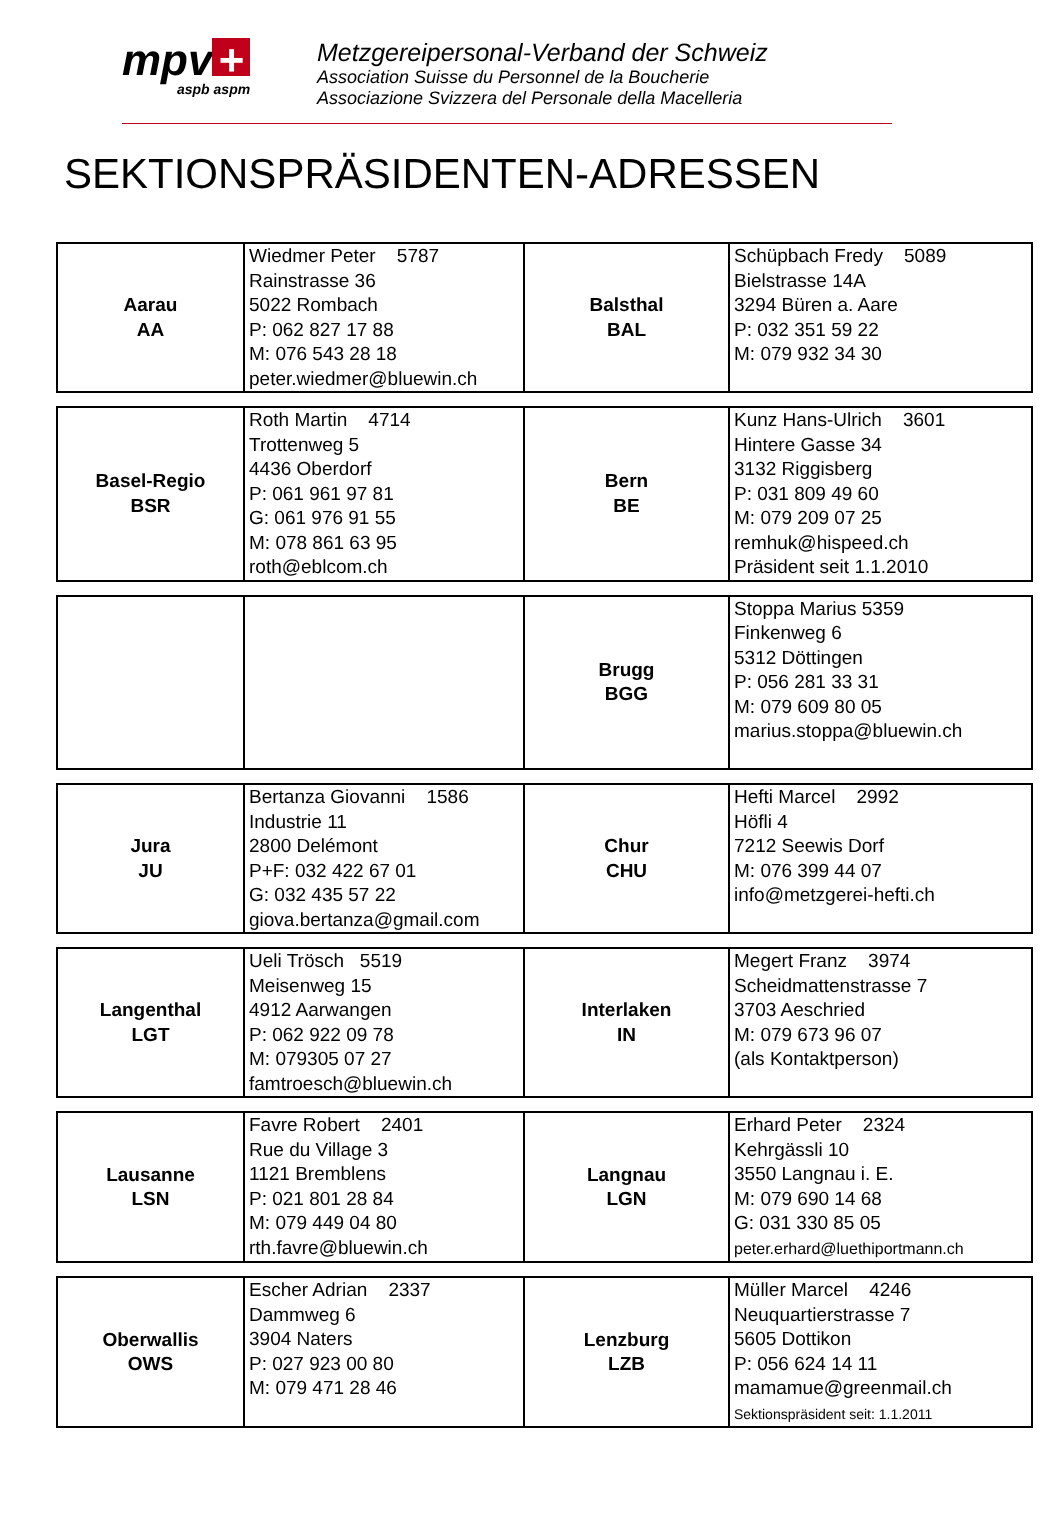mpv +
aspb aspm
Metzgereipersonal-Verband der Schweiz
Association Suisse du Personnel de la Boucherie
Associazione Svizzera del Personale della Macelleria
SEKTIONSPRÄSIDENTEN-ADRESSEN
| Aarau AA | Wiedmer Peter 5787 Rainstrasse 36 5022 Rombach P: 062 827 17 88 M: 076 543 28 18 peter.wiedmer@bluewin.ch | Balsthal BAL | Schüpbach Fredy 5089 Bielstrasse 14A 3294 Büren a. Aare P: 032 351 59 22 M: 079 932 34 30 |
| Basel-Regio BSR | Roth Martin 4714 Trottenweg 5 4436 Oberdorf P: 061 961 97 81 G: 061 976 91 55 M: 078 861 63 95 roth@eblcom.ch | Bern BE | Kunz Hans-Ulrich 3601 Hintere Gasse 34 3132 Riggisberg P: 031 809 49 60 M: 079 209 07 25 remhuk@hispeed.ch Präsident seit 1.1.2010 |
| | | Brugg BGG | Stoppa Marius 5359 Finkenweg 6 5312 Döttingen P: 056 281 33 31 M: 079 609 80 05 marius.stoppa@bluewin.ch |
| Jura JU | Bertanza Giovanni 1586 Industrie 11 2800 Delémont P+F: 032 422 67 01 G: 032 435 57 22 giova.bertanza@gmail.com | Chur CHU | Hefti Marcel 2992 Höfli 4 7212 Seewis Dorf M: 076 399 44 07 info@metzgerei-hefti.ch |
| Langenthal LGT | Ueli Trösch 5519 Meisenweg 15 4912 Aarwangen P: 062 922 09 78 M: 079305 07 27 famtroesch@bluewin.ch | Interlaken IN | Megert Franz 3974 Scheidmattenstrasse 7 3703 Aeschried M: 079 673 96 07 (als Kontaktperson) |
| Lausanne LSN | Favre Robert 2401 Rue du Village 3 1121 Bremblens P: 021 801 28 84 M: 079 449 04 80 rth.favre@bluewin.ch | Langnau LGN | Erhard Peter 2324 Kehrgässli 10 3550 Langnau i. E. M: 079 690 14 68 G: 031 330 85 05 peter.erhard@luethiportmann.ch |
| Oberwallis OWS | Escher Adrian 2337 Dammweg 6 3904 Naters P: 027 923 00 80 M: 079 471 28 46 | Lenzburg LZB | Müller Marcel 4246 Neuquartierstrasse 7 5605 Dottikon P: 056 624 14 11 mamamue@greenmail.ch Sektionspräsident seit: 1.1.2011 |